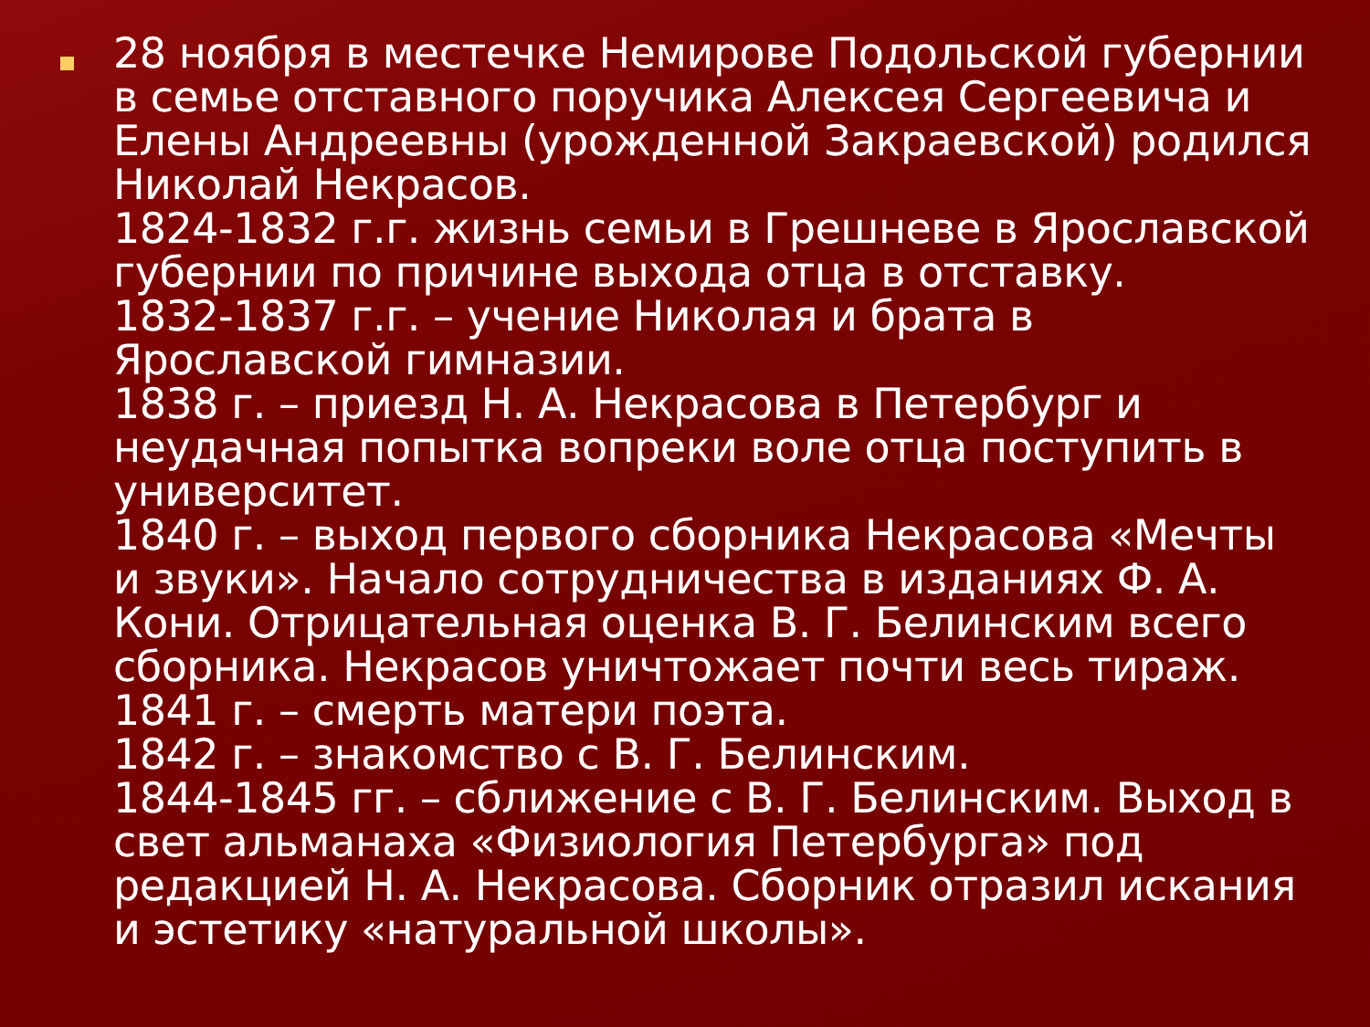28 ноября в местечке Немирове Подольской губернии в семье отставного поручика Алексея Сергеевича и Елены Андреевны (урожденной Закраевской) родился Николай Некрасов.
1824-1832 г.г. жизнь семьи в Грешневе в Ярославской губернии по причине выхода отца в отставку.
1832-1837 г.г. – учение Николая и брата в Ярославской гимназии.
1838 г. – приезд Н. А. Некрасова в Петербург и неудачная попытка вопреки воле отца поступить в университет.
1840 г. – выход первого сборника Некрасова «Мечты и звуки». Начало сотрудничества в изданиях Ф. А. Кони. Отрицательная оценка В. Г. Белинским всего сборника. Некрасов уничтожает почти весь тираж.
1841 г. – смерть матери поэта.
1842 г. – знакомство с В. Г. Белинским.
1844-1845 гг. – сближение с В. Г. Белинским. Выход в свет альманаха «Физиология Петербурга» под редакцией Н. А. Некрасова. Сборник отразил искания и эстетику «натуральной школы».